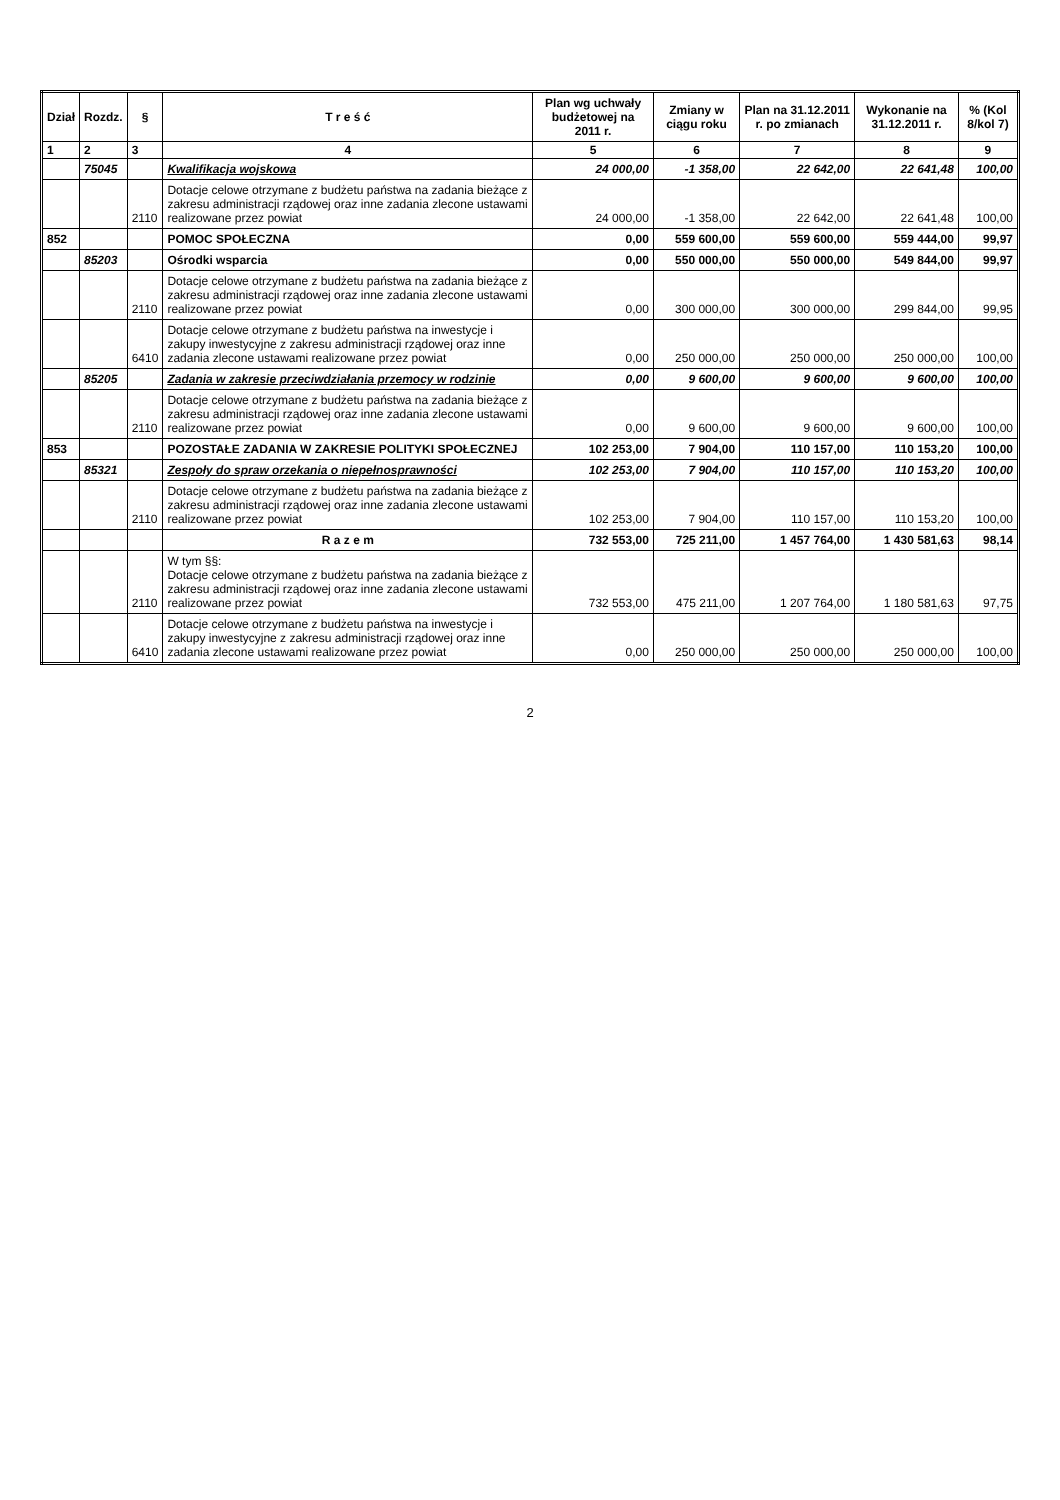| Dział | Rozdz. | § | T r e ś ć | Plan wg uchwały budżetowej na 2011 r. | Zmiany w ciągu roku | Plan na 31.12.2011 r. po zmianach | Wykonanie na 31.12.2011 r. | % (Kol 8/kol 7) |
| --- | --- | --- | --- | --- | --- | --- | --- | --- |
| 1 | 2 | 3 | 4 | 5 | 6 | 7 | 8 | 9 |
| | 75045 | | Kwalifikacja wojskowa | 24 000,00 | -1 358,00 | 22 642,00 | 22 641,48 | 100,00 |
| | | 2110 | Dotacje celowe otrzymane z budżetu państwa na zadania bieżące z zakresu administracji rządowej oraz inne zadania zlecone ustawami realizowane przez powiat | 24 000,00 | -1 358,00 | 22 642,00 | 22 641,48 | 100,00 |
| 852 | | | POMOC SPOŁECZNA | 0,00 | 559 600,00 | 559 600,00 | 559 444,00 | 99,97 |
| | 85203 | | Ośrodki wsparcia | 0,00 | 550 000,00 | 550 000,00 | 549 844,00 | 99,97 |
| | | 2110 | Dotacje celowe otrzymane z budżetu państwa na zadania bieżące z zakresu administracji rządowej oraz inne zadania zlecone ustawami realizowane przez powiat | 0,00 | 300 000,00 | 300 000,00 | 299 844,00 | 99,95 |
| | | 6410 | Dotacje celowe otrzymane z budżetu państwa na inwestycje i zakupy inwestycyjne z zakresu administracji rządowej oraz inne zadania zlecone ustawami realizowane przez powiat | 0,00 | 250 000,00 | 250 000,00 | 250 000,00 | 100,00 |
| | 85205 | | Zadania w zakresie przeciwdziałania przemocy w rodzinie | 0,00 | 9 600,00 | 9 600,00 | 9 600,00 | 100,00 |
| | | 2110 | Dotacje celowe otrzymane z budżetu państwa na zadania bieżące z zakresu administracji rządowej oraz inne zadania zlecone ustawami realizowane przez powiat | 0,00 | 9 600,00 | 9 600,00 | 9 600,00 | 100,00 |
| 853 | | | POZOSTAŁE ZADANIA W ZAKRESIE POLITYKI SPOŁECZNEJ | 102 253,00 | 7 904,00 | 110 157,00 | 110 153,20 | 100,00 |
| | 85321 | | Zespoły do spraw orzekania o niepełnosprawności | 102 253,00 | 7 904,00 | 110 157,00 | 110 153,20 | 100,00 |
| | | 2110 | Dotacje celowe otrzymane z budżetu państwa na zadania bieżące z zakresu administracji rządowej oraz inne zadania zlecone ustawami realizowane przez powiat | 102 253,00 | 7 904,00 | 110 157,00 | 110 153,20 | 100,00 |
| | | | R a z e m | 732 553,00 | 725 211,00 | 1 457 764,00 | 1 430 581,63 | 98,14 |
| | | 2110 | W tym §§: Dotacje celowe otrzymane z budżetu państwa na zadania bieżące z zakresu administracji rządowej oraz inne zadania zlecone ustawami realizowane przez powiat | 732 553,00 | 475 211,00 | 1 207 764,00 | 1 180 581,63 | 97,75 |
| | | 6410 | Dotacje celowe otrzymane z budżetu państwa na inwestycje i zakupy inwestycyjne z zakresu administracji rządowej oraz inne zadania zlecone ustawami realizowane przez powiat | 0,00 | 250 000,00 | 250 000,00 | 250 000,00 | 100,00 |
2